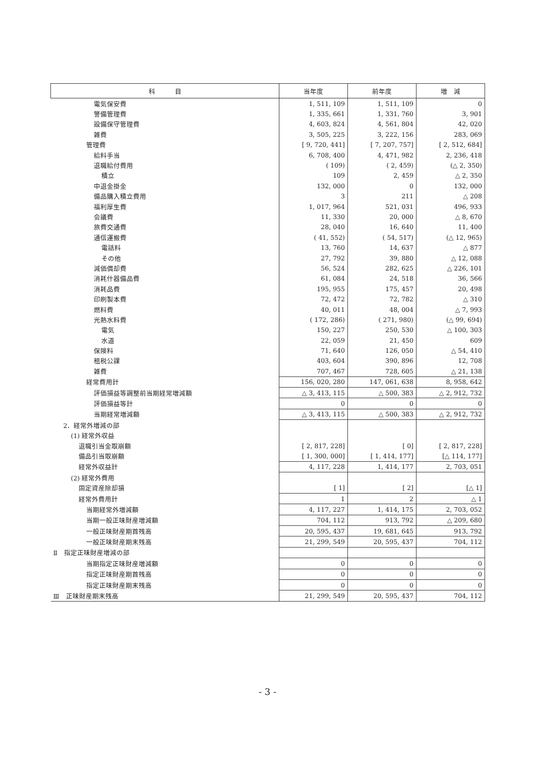| 科 目 | 当年度 | 前年度 | 増 減 |
| --- | --- | --- | --- |
| 電気保安費 | 1, 511, 109 | 1, 511, 109 | 0 |
| 警備管理費 | 1, 335, 661 | 1, 331, 760 | 3, 901 |
| 設備保守管理費 | 4, 603, 824 | 4, 561, 804 | 42, 020 |
| 雑費 | 3, 505, 225 | 3, 222, 156 | 283, 069 |
| 管理費 | [ 9, 720, 441] | [ 7, 207, 757] | [ 2, 512, 684] |
| 給料手当 | 6, 708, 400 | 4, 471, 982 | 2, 236, 418 |
| 退職給付費用 | ( 109) | ( 2, 459) | (△ 2, 350) |
| 積立 | 109 | 2, 459 | △ 2, 350 |
| 中退金掛金 | 132, 000 | 0 | 132, 000 |
| 備品購入積立費用 | 3 | 211 | △ 208 |
| 福利厚生費 | 1, 017, 964 | 521, 031 | 496, 933 |
| 会議費 | 11, 330 | 20, 000 | △ 8, 670 |
| 旅費交通費 | 28, 040 | 16, 640 | 11, 400 |
| 通信運搬費 | ( 41, 552) | ( 54, 517) | (△ 12, 965) |
| 電話料 | 13, 760 | 14, 637 | △ 877 |
| その他 | 27, 792 | 39, 880 | △ 12, 088 |
| 減価償却費 | 56, 524 | 282, 625 | △ 226, 101 |
| 消耗什器備品費 | 61, 084 | 24, 518 | 36, 566 |
| 消耗品費 | 195, 955 | 175, 457 | 20, 498 |
| 印刷製本費 | 72, 472 | 72, 782 | △ 310 |
| 燃料費 | 40, 011 | 48, 004 | △ 7, 993 |
| 光熱水料費 | ( 172, 286) | ( 271, 980) | (△ 99, 694) |
| 電気 | 150, 227 | 250, 530 | △ 100, 303 |
| 水道 | 22, 059 | 21, 450 | 609 |
| 保険料 | 71, 640 | 126, 050 | △ 54, 410 |
| 租税公課 | 403, 604 | 390, 896 | 12, 708 |
| 雑費 | 707, 467 | 728, 605 | △ 21, 138 |
| 経常費用計 | 156, 020, 280 | 147, 061, 638 | 8, 958, 642 |
| 評価損益等調整前当期経常増減額 | △ 3, 413, 115 | △ 500, 383 | △ 2, 912, 732 |
| 評価損益等計 | 0 | 0 | 0 |
| 当期経常増減額 | △ 3, 413, 115 | △ 500, 383 | △ 2, 912, 732 |
| 2．経常外増減の部 | | | |
| (1) 経常外収益 | | | |
| 退職引当金取崩額 | [ 2, 817, 228] | [ 0] | [ 2, 817, 228] |
| 備品引当取崩額 | [ 1, 300, 000] | [ 1, 414, 177] | [△ 114, 177] |
| 経常外収益計 | 4, 117, 228 | 1, 414, 177 | 2, 703, 051 |
| (2) 経常外費用 | | | |
| 固定資産除却損 | [ 1] | [ 2] | [△ 1] |
| 経常外費用計 | 1 | 2 | △ 1 |
| 当期経常外増減額 | 4, 117, 227 | 1, 414, 175 | 2, 703, 052 |
| 当期一般正味財産増減額 | 704, 112 | 913, 792 | △ 209, 680 |
| 一般正味財産期首残高 | 20, 595, 437 | 19, 681, 645 | 913, 792 |
| 一般正味財産期末残高 | 21, 299, 549 | 20, 595, 437 | 704, 112 |
| Ⅱ 指定正味財産増減の部 | | | |
| 当期指定正味財産増減額 | 0 | 0 | 0 |
| 指定正味財産期首残高 | 0 | 0 | 0 |
| 指定正味財産期末残高 | 0 | 0 | 0 |
| Ⅲ 正味財産期末残高 | 21, 299, 549 | 20, 595, 437 | 704, 112 |
- 3 -